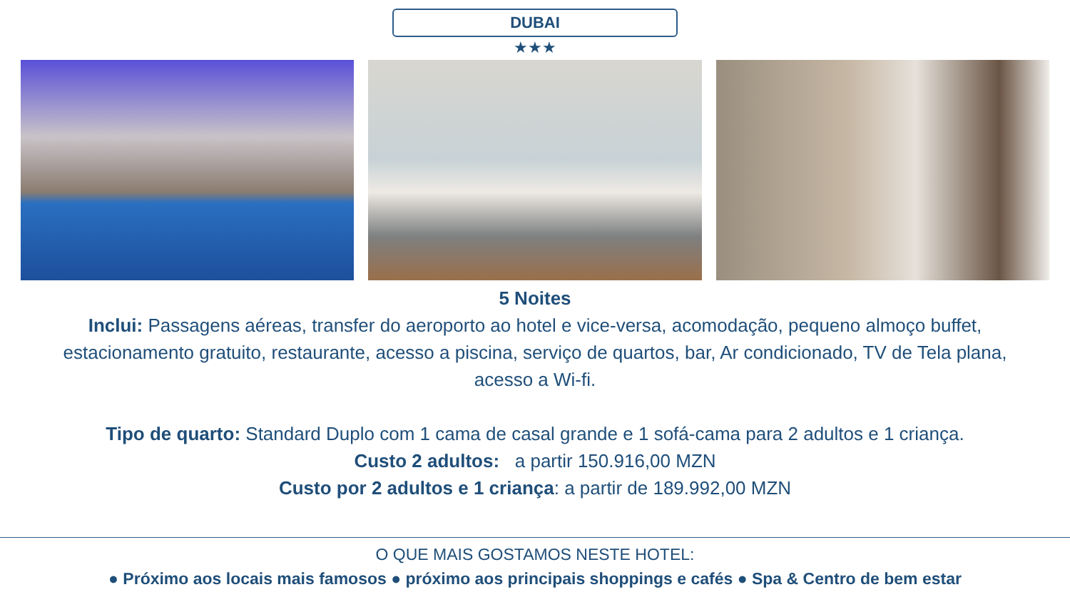DUBAI
★★★
5 Noites
Inclui: Passagens aéreas, transfer do aeroporto ao hotel e vice-versa, acomodação, pequeno almoço buffet, estacionamento gratuito, restaurante, acesso a piscina, serviço de quartos, bar, Ar condicionado, TV de Tela plana, acesso a Wi-fi.
Tipo de quarto: Standard Duplo com 1 cama de casal grande e 1 sofá-cama para 2 adultos e 1 criança.
Custo 2 adultos: a partir 150.916,00 MZN
Custo por 2 adultos e 1 criança: a partir de 189.992,00 MZN
O QUE MAIS GOSTAMOS NESTE HOTEL:
● Próximo aos locais mais famosos ● próximo aos principais shoppings e cafés ● Spa & Centro de bem estar